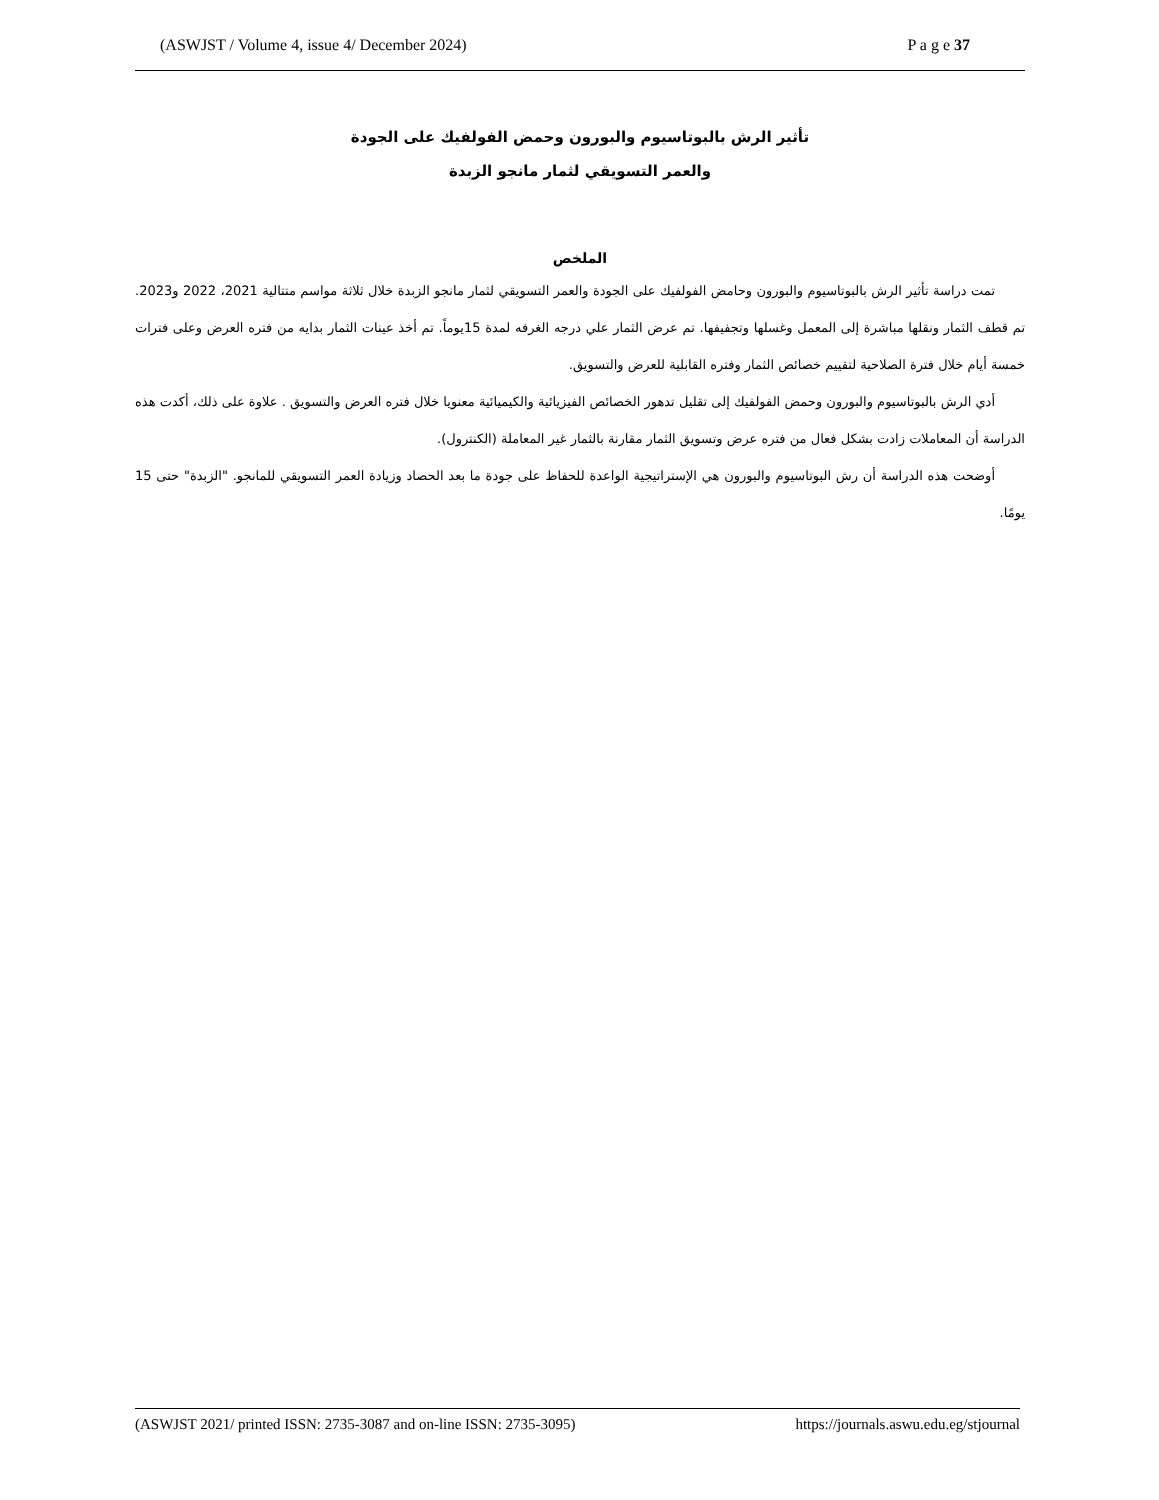(ASWJST / Volume 4, issue 4/ December 2024) P a g e 37
تأثير الرش بالبوتاسيوم والبورون وحمض الفولفيك على الجودة
والعمر التسويقي لثمار مانجو الزبدة
الملخص
تمت دراسة تأثير الرش بالبوتاسيوم والبورون وحامض الفولفيك على الجودة والعمر التسويقي لثمار مانجو الزبدة خلال ثلاثة مواسم متتالية 2021، 2022 و2023. تم قطف الثمار ونقلها مباشرة إلى المعمل وغسلها وتجفيفها. تم عرض الثمار علي درجه الغرفه لمدة 15يوماً. تم أخذ عينات الثمار بدايه من فتره العرض وعلى فترات خمسة أيام خلال فترة الصلاحية لتقييم خصائص الثمار وفتره القابلية للعرض والتسويق.
أدي الرش بالبوتاسيوم والبورون وحمض الفولفيك إلى تقليل تدهور الخصائص الفيزيائية والكيميائية معنويا خلال فتره العرض والتسويق . علاوة على ذلك، أكدت هذه الدراسة أن المعاملات زادت بشكل فعال من فتره عرض وتسويق الثمار مقارنة بالثمار غير المعاملة (الكنترول).
أوضحت هذه الدراسة أن رش البوتاسيوم والبورون هي الإستراتيجية الواعدة للحفاظ على جودة ما بعد الحصاد وزيادة العمر التسويقي للمانجو. "الزبدة" حتى 15 يومًا.
(ASWJST 2021/ printed ISSN: 2735-3087 and on-line ISSN: 2735-3095) https://journals.aswu.edu.eg/stjournal